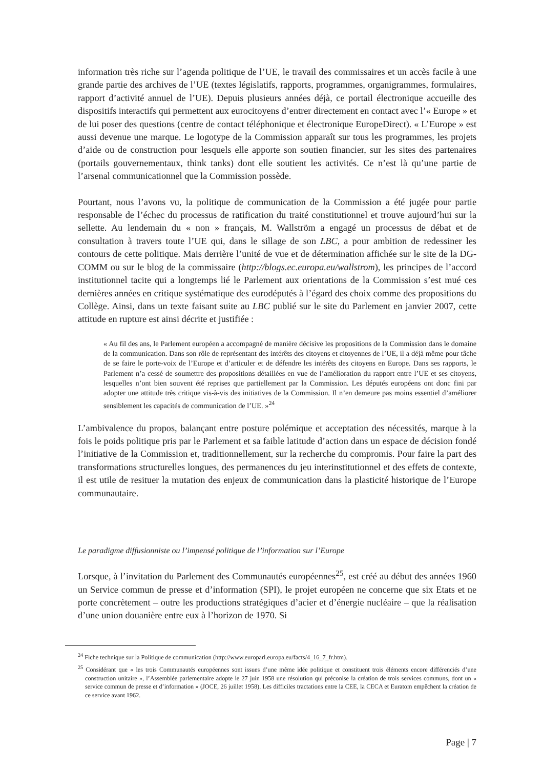information très riche sur l’agenda politique de l’UE, le travail des commissaires et un accès facile à une grande partie des archives de l’UE (textes législatifs, rapports, programmes, organigrammes, formulaires, rapport d’activité annuel de l’UE). Depuis plusieurs années déjà, ce portail électronique accueille des dispositifs interactifs qui permettent aux eurocitoyens d’entrer directement en contact avec l’« Europe » et de lui poser des questions (centre de contact téléphonique et électronique EuropeDirect). « L’Europe » est aussi devenue une marque. Le logotype de la Commission apparaît sur tous les programmes, les projets d’aide ou de construction pour lesquels elle apporte son soutien financier, sur les sites des partenaires (portails gouvernementaux, think tanks) dont elle soutient les activités. Ce n’est là qu’une partie de l’arsenal communicationnel que la Commission possède.
Pourtant, nous l’avons vu, la politique de communication de la Commission a été jugée pour partie responsable de l’échec du processus de ratification du traité constitutionnel et trouve aujourd’hui sur la sellette. Au lendemain du « non » français, M. Wallström a engagé un processus de débat et de consultation à travers toute l’UE qui, dans le sillage de son LBC, a pour ambition de redessiner les contours de cette politique. Mais derrière l’unité de vue et de détermination affichée sur le site de la DG-COMM ou sur le blog de la commissaire (http://blogs.ec.europa.eu/wallstrom), les principes de l’accord institutionnel tacite qui a longtemps lié le Parlement aux orientations de la Commission s’est mué ces dernières années en critique systématique des eurodéputés à l’égard des choix comme des propositions du Collège. Ainsi, dans un texte faisant suite au LBC publié sur le site du Parlement en janvier 2007, cette attitude en rupture est ainsi décrite et justifiée :
« Au fil des ans, le Parlement européen a accompagné de manière décisive les propositions de la Commission dans le domaine de la communication. Dans son rôle de représentant des intérêts des citoyens et citoyennes de l’UE, il a déjà même pour tâche de se faire le porte-voix de l’Europe et d’articuler et de défendre les intérêts des citoyens en Europe. Dans ses rapports, le Parlement n’a cessé de soumettre des propositions détaillées en vue de l’amélioration du rapport entre l’UE et ses citoyens, lesquelles n’ont bien souvent été reprises que partiellement par la Commission. Les députés européens ont donc fini par adopter une attitude très critique vis-à-vis des initiatives de la Commission. Il n’en demeure pas moins essentiel d’améliorer sensiblement les capacités de communication de l’UE. »<sup>24</sup>
L’ambivalence du propos, balançant entre posture polémique et acceptation des nécessités, marque à la fois le poids politique pris par le Parlement et sa faible latitude d’action dans un espace de décision fondé l’initiative de la Commission et, traditionnellement, sur la recherche du compromis. Pour faire la part des transformations structurelles longues, des permanences du jeu interinstitutionnel et des effets de contexte, il est utile de resituer la mutation des enjeux de communication dans la plasticité historique de l’Europe communautaire.
Le paradigme diffusionniste ou l’impensé politique de l’information sur l’Europe
Lorsque, à l’invitation du Parlement des Communautés européennes<sup>25</sup>, est créé au début des années 1960 un Service commun de presse et d’information (SPI), le projet européen ne concerne que six Etats et ne porte concrètement – outre les productions stratégiques d’acier et d’énergie nucléaire – que la réalisation d’une union douanière entre eux à l’horizon de 1970. Si
<sup>24</sup> Fiche technique sur la Politique de communication (http://www.europarl.europa.eu/facts/4_16_7_fr.htm).
<sup>25</sup> Considérant que « les trois Communautés européennes sont issues d’une même idée politique et constituent trois éléments encore différenciés d’une construction unitaire », l’Assemblée parlementaire adopte le 27 juin 1958 une résolution qui préconise la création de trois services communs, dont un « service commun de presse et d’information » (JOCE, 26 juillet 1958). Les difficiles tractations entre la CEE, la CECA et Euratom empêchent la création de ce service avant 1962.
Page | 7